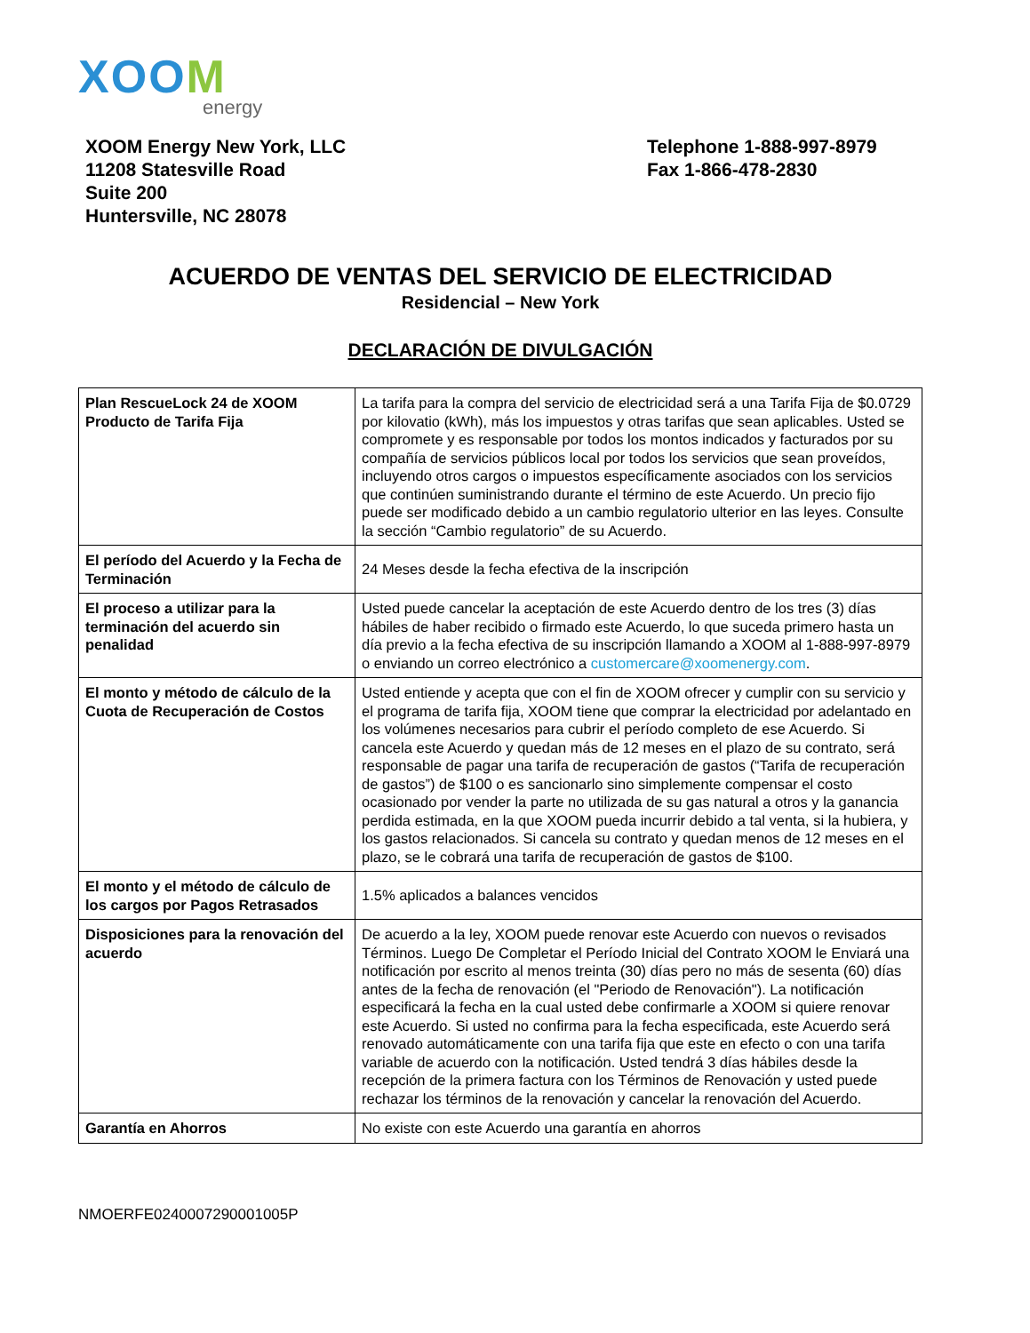XOOM
energy
XOOM Energy New York, LLC
11208 Statesville Road
Suite 200
Huntersville, NC 28078
Telephone 1-888-997-8979
Fax 1-866-478-2830
ACUERDO DE VENTAS DEL SERVICIO DE ELECTRICIDAD
Residencial – New York
DECLARACIÓN DE DIVULGACIÓN
| Plan RescueLock 24 de XOOM Producto de Tarifa Fija | La tarifa para la compra del servicio de electricidad será a una Tarifa Fija de $0.0729 por kilovatio (kWh), más los impuestos y otras tarifas que sean aplicables. Usted se compromete y es responsable por todos los montos indicados y facturados por su compañía de servicios públicos local por todos los servicios que sean proveídos, incluyendo otros cargos o impuestos específicamente asociados con los servicios que continúen suministrando durante el término de este Acuerdo. Un precio fijo puede ser modificado debido a un cambio regulatorio ulterior en las leyes. Consulte la sección “Cambio regulatorio” de su Acuerdo. |
| El período del Acuerdo y la Fecha de Terminación | 24 Meses desde la fecha efectiva de la inscripción |
| El proceso a utilizar para la terminación del acuerdo sin penalidad | Usted puede cancelar la aceptación de este Acuerdo dentro de los tres (3) días hábiles de haber recibido o firmado este Acuerdo, lo que suceda primero hasta un día previo a la fecha efectiva de su inscripción llamando a XOOM al 1-888-997-8979 o enviando un correo electrónico a customercare@xoomenergy.com . |
| El monto y método de cálculo de la Cuota de Recuperación de Costos | Usted entiende y acepta que con el fin de XOOM ofrecer y cumplir con su servicio y el programa de tarifa fija, XOOM tiene que comprar la electricidad por adelantado en los volúmenes necesarios para cubrir el período completo de ese Acuerdo. Si cancela este Acuerdo y quedan más de 12 meses en el plazo de su contrato, será responsable de pagar una tarifa de recuperación de gastos (“Tarifa de recuperación de gastos”) de $100 o es sancionarlo sino simplemente compensar el costo ocasionado por vender la parte no utilizada de su gas natural a otros y la ganancia perdida estimada, en la que XOOM pueda incurrir debido a tal venta, si la hubiera, y los gastos relacionados. Si cancela su contrato y quedan menos de 12 meses en el plazo, se le cobrará una tarifa de recuperación de gastos de $100. |
| El monto y el método de cálculo de los cargos por Pagos Retrasados | 1.5% aplicados a balances vencidos |
| Disposiciones para la renovación del acuerdo | De acuerdo a la ley, XOOM puede renovar este Acuerdo con nuevos o revisados Términos. Luego De Completar el Período Inicial del Contrato XOOM le Enviará una notificación por escrito al menos treinta (30) días pero no más de sesenta (60) días antes de la fecha de renovación (el "Periodo de Renovación"). La notificación especificará la fecha en la cual usted debe confirmarle a XOOM si quiere renovar este Acuerdo. Si usted no confirma para la fecha especificada, este Acuerdo será renovado automáticamente con una tarifa fija que este en efecto o con una tarifa variable de acuerdo con la notificación. Usted tendrá 3 días hábiles desde la recepción de la primera factura con los Términos de Renovación y usted puede rechazar los términos de la renovación y cancelar la renovación del Acuerdo. |
| Garantía en Ahorros | No existe con este Acuerdo una garantía en ahorros |
NMOERFE0240007290001005P